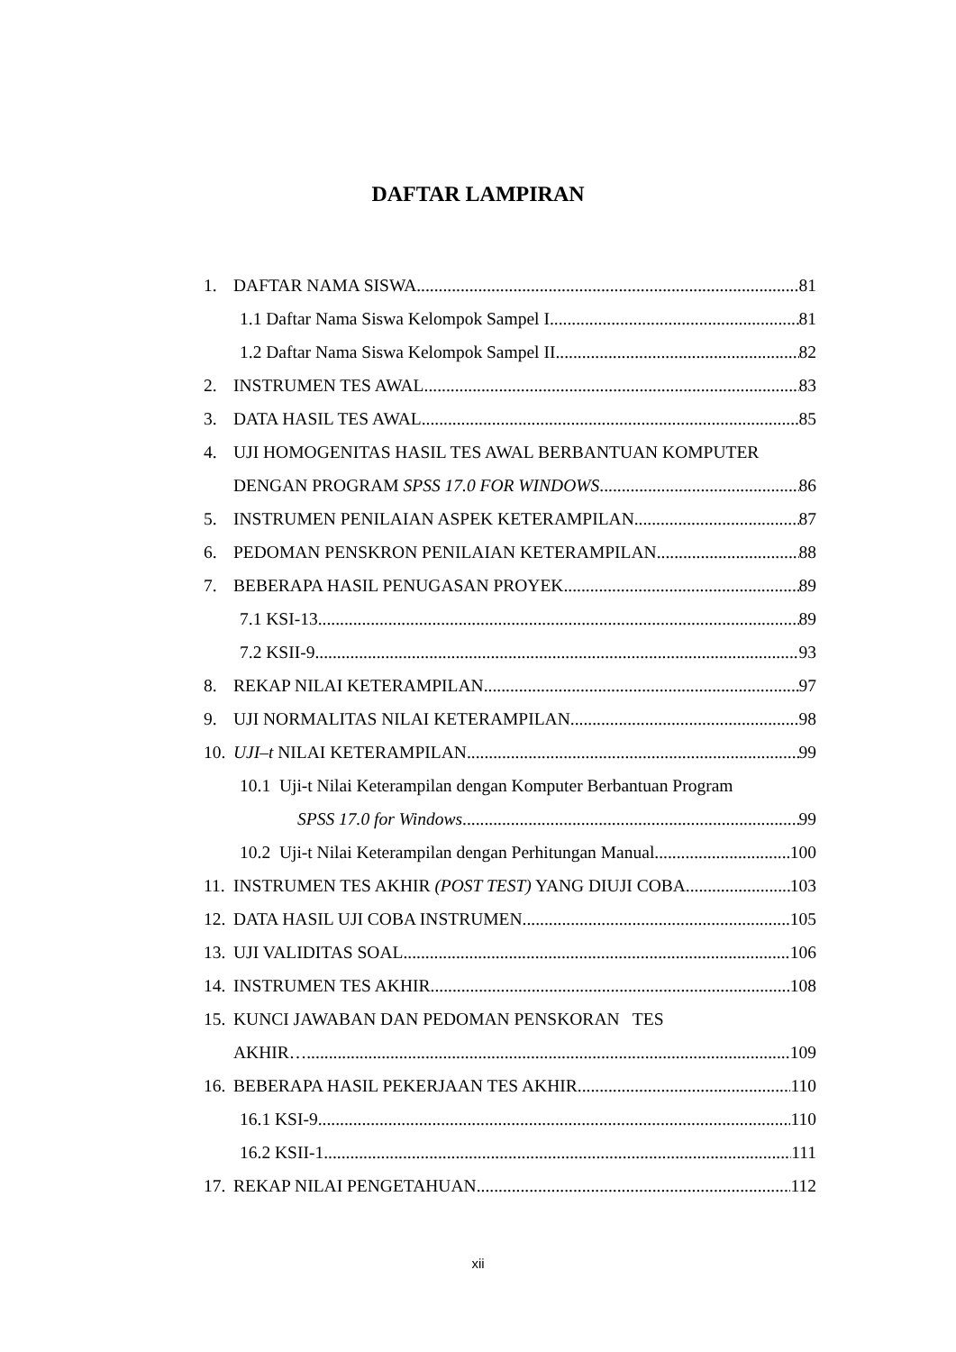DAFTAR LAMPIRAN
1. DAFTAR NAMA SISWA 81
1.1 Daftar Nama Siswa Kelompok Sampel I 81
1.2 Daftar Nama Siswa Kelompok Sampel II 82
2. INSTRUMEN TES AWAL 83
3. DATA HASIL TES AWAL 85
4. UJI HOMOGENITAS HASIL TES AWAL BERBANTUAN KOMPUTER
DENGAN PROGRAM SPSS 17.0 FOR WINDOWS 86
5. INSTRUMEN PENILAIAN ASPEK KETERAMPILAN 87
6. PEDOMAN PENSKRON PENILAIAN KETERAMPILAN 88
7. BEBERAPA HASIL PENUGASAN PROYEK 89
7.1 KSI-13 89
7.2 KSII-9 93
8. REKAP NILAI KETERAMPILAN 97
9. UJI NORMALITAS NILAI KETERAMPILAN 98
10. UJI–t NILAI KETERAMPILAN 99
10.1 Uji-t Nilai Keterampilan dengan Komputer Berbantuan Program
SPSS 17.0 for Windows 99
10.2 Uji-t Nilai Keterampilan dengan Perhitungan Manual 100
11. INSTRUMEN TES AKHIR (POST TEST) YANG DIUJI COBA 103
12. DATA HASIL UJI COBA INSTRUMEN 105
13. UJI VALIDITAS SOAL 106
14. INSTRUMEN TES AKHIR 108
15. KUNCI JAWABAN DAN PEDOMAN PENSKORAN TES
AKHIR….. 109
16. BEBERAPA HASIL PEKERJAAN TES AKHIR 110
16.1 KSI-9 110
16.2 KSII-1 111
17. REKAP NILAI PENGETAHUAN 112
xii